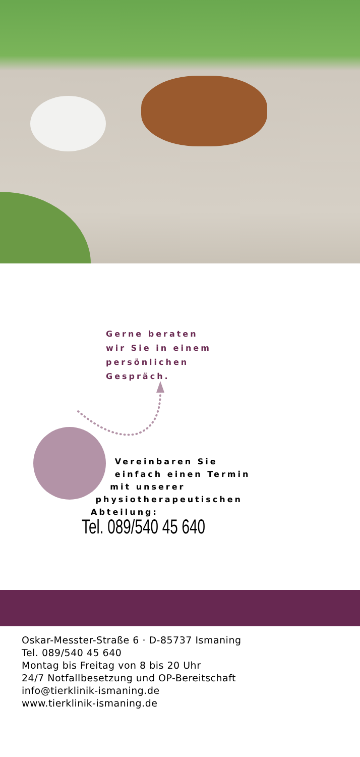Gerne beraten
wir Sie in einem
persönlichen
Gespräch.
Vereinbaren Sie
einfach einen Termin
mit unserer
physiotherapeutischen
Abteilung:
Tel. 089/540 45 640
Oskar-Messter-Straße 6 · D-85737 Ismaning
Tel. 089/540 45 640
Montag bis Freitag von 8 bis 20 Uhr
24/7 Notfallbesetzung und OP-Bereitschaft
info@tierklinik-ismaning.de
www.tierklinik-ismaning.de